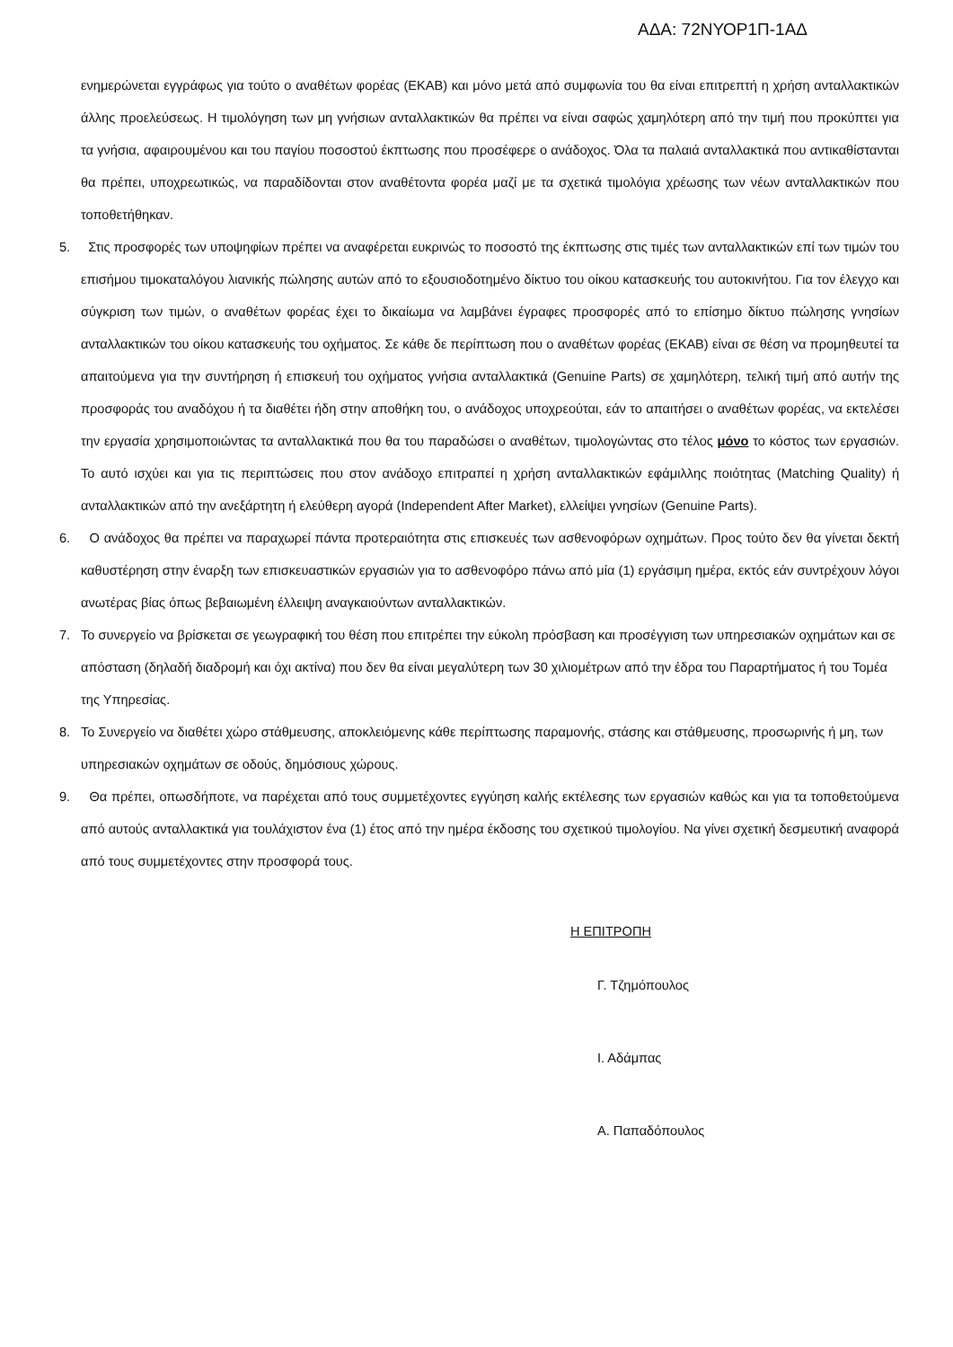ΑΔΑ: 72ΝΥΟΡ1Π-1ΑΔ
ενημερώνεται εγγράφως για τούτο ο αναθέτων φορέας (ΕΚΑΒ) και μόνο μετά από συμφωνία του θα είναι επιτρεπτή η χρήση ανταλλακτικών άλλης προελεύσεως. Η τιμολόγηση των μη γνήσιων ανταλλακτικών θα πρέπει να είναι σαφώς χαμηλότερη από την τιμή που προκύπτει για τα γνήσια, αφαιρουμένου και του παγίου ποσοστού έκπτωσης που προσέφερε ο ανάδοχος. Όλα τα παλαιά ανταλλακτικά που αντικαθίστανται θα πρέπει, υποχρεωτικώς, να παραδίδονται στον αναθέτοντα φορέα μαζί με τα σχετικά τιμολόγια χρέωσης των νέων ανταλλακτικών που τοποθετήθηκαν.
5. Στις προσφορές των υποψηφίων πρέπει να αναφέρεται ευκρινώς το ποσοστό της έκπτωσης στις τιμές των ανταλλακτικών επί των τιμών του επισήμου τιμοκαταλόγου λιανικής πώλησης αυτών από το εξουσιοδοτημένο δίκτυο του οίκου κατασκευής του αυτοκινήτου. Για τον έλεγχο και σύγκριση των τιμών, ο αναθέτων φορέας έχει το δικαίωμα να λαμβάνει έγραφες προσφορές από το επίσημο δίκτυο πώλησης γνησίων ανταλλακτικών του οίκου κατασκευής του οχήματος. Σε κάθε δε περίπτωση που ο αναθέτων φορέας (ΕΚΑΒ) είναι σε θέση να προμηθευτεί τα απαιτούμενα για την συντήρηση ή επισκευή του οχήματος γνήσια ανταλλακτικά (Genuine Parts) σε χαμηλότερη, τελική τιμή από αυτήν της προσφοράς του αναδόχου ή τα διαθέτει ήδη στην αποθήκη του, ο ανάδοχος υποχρεούται, εάν το απαιτήσει ο αναθέτων φορέας, να εκτελέσει την εργασία χρησιμοποιώντας τα ανταλλακτικά που θα του παραδώσει ο αναθέτων, τιμολογώντας στο τέλος μόνο το κόστος των εργασιών. Το αυτό ισχύει και για τις περιπτώσεις που στον ανάδοχο επιτραπεί η χρήση ανταλλακτικών εφάμιλλης ποιότητας (Matching Quality) ή ανταλλακτικών από την ανεξάρτητη ή ελεύθερη αγορά (Independent After Market), ελλείψει γνησίων (Genuine Parts).
6. Ο ανάδοχος θα πρέπει να παραχωρεί πάντα προτεραιότητα στις επισκευές των ασθενοφόρων οχημάτων. Προς τούτο δεν θα γίνεται δεκτή καθυστέρηση στην έναρξη των επισκευαστικών εργασιών για το ασθενοφόρο πάνω από μία (1) εργάσιμη ημέρα, εκτός εάν συντρέχουν λόγοι ανωτέρας βίας όπως βεβαιωμένη έλλειψη αναγκαιούντων ανταλλακτικών.
7. Το συνεργείο να βρίσκεται σε γεωγραφική του θέση που επιτρέπει την εύκολη πρόσβαση και προσέγγιση των υπηρεσιακών οχημάτων και σε απόσταση (δηλαδή διαδρομή και όχι ακτίνα) που δεν θα είναι μεγαλύτερη των 30 χιλιομέτρων από την έδρα του Παραρτήματος ή του Τομέα της Υπηρεσίας.
8. Το Συνεργείο να διαθέτει χώρο στάθμευσης, αποκλειόμενης κάθε περίπτωσης παραμονής, στάσης και στάθμευσης, προσωρινής ή μη, των υπηρεσιακών οχημάτων σε οδούς, δημόσιους χώρους.
9. Θα πρέπει, οπωσδήποτε, να παρέχεται από τους συμμετέχοντες εγγύηση καλής εκτέλεσης των εργασιών καθώς και για τα τοποθετούμενα από αυτούς ανταλλακτικά για τουλάχιστον ένα (1) έτος από την ημέρα έκδοσης του σχετικού τιμολογίου. Να γίνει σχετική δεσμευτική αναφορά από τους συμμετέχοντες στην προσφορά τους.
Η ΕΠΙΤΡΟΠΗ
Γ. Τζημόπουλος
Ι. Αδάμπας
Α. Παπαδόπουλος